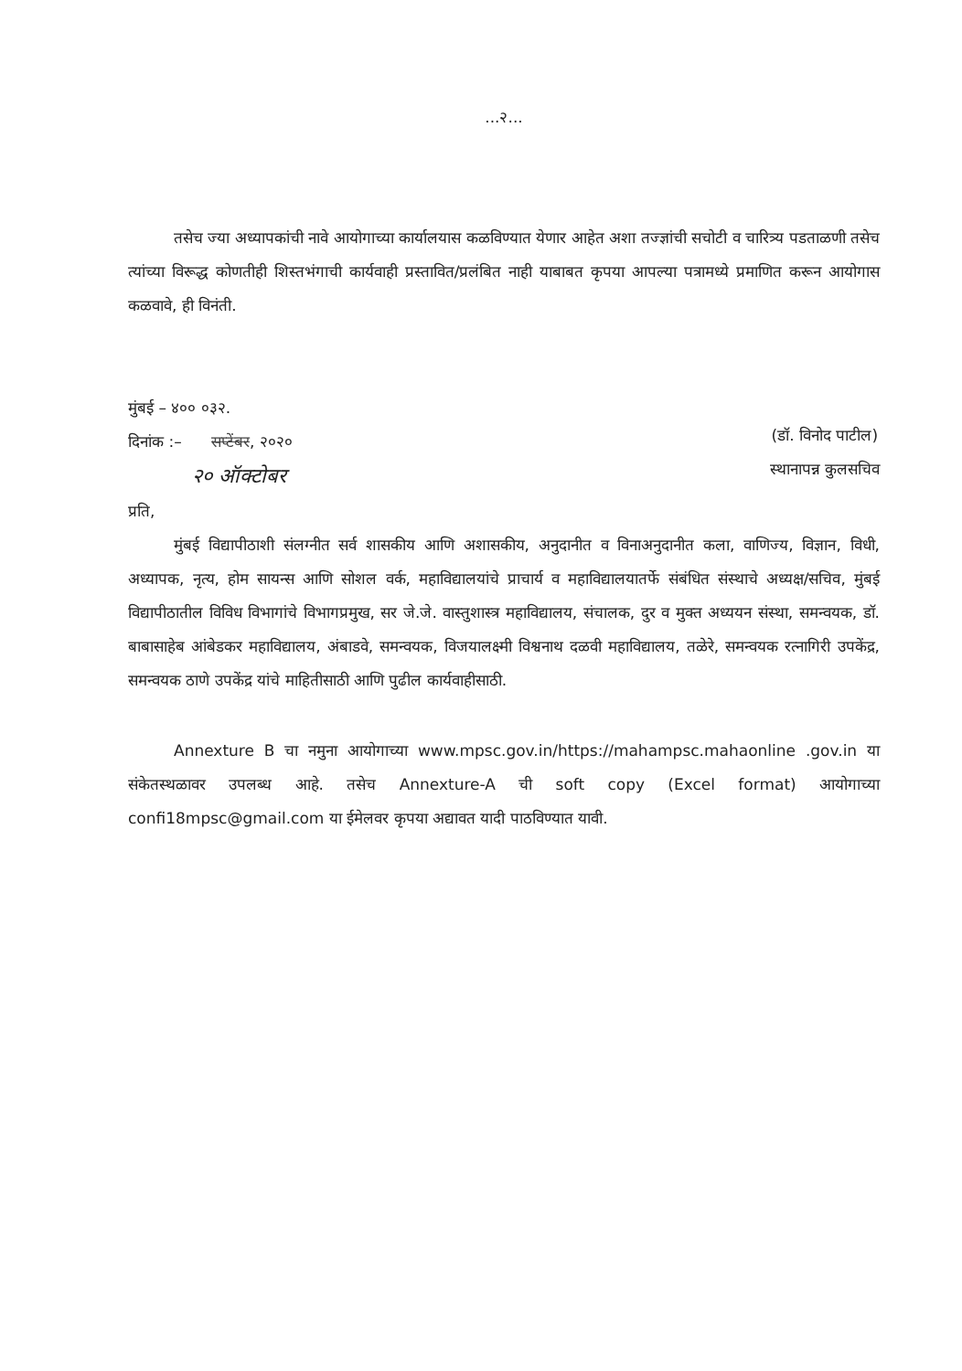...२...
तसेच ज्या अध्यापकांची नावे आयोगाच्या कार्यालयास कळविण्यात येणार आहेत अशा तज्ज्ञांची सचोटी व चारित्र्य पडताळणी तसेच त्यांच्या विरूद्ध कोणतीही शिस्तभंगाची कार्यवाही प्रस्तावित/प्रलंबित नाही याबाबत कृपया आपल्या पत्रामध्ये प्रमाणित करून आयोगास कळवावे, ही विनंती.
मुंबई – ४०० ०३२.
दिनांक :– सप्टेंबर, २०२०
२० ऑक्टोबर
(डॉ. विनोद पाटील)
स्थानापन्न कुलसचिव
प्रति,
मुंबई विद्यापीठाशी संलग्नीत सर्व शासकीय आणि अशासकीय, अनुदानीत व विनाअनुदानीत कला, वाणिज्य, विज्ञान, विधी, अध्यापक, नृत्य, होम सायन्स आणि सोशल वर्क, महाविद्यालयांचे प्राचार्य व महाविद्यालयातर्फे संबंधित संस्थाचे अध्यक्ष/सचिव, मुंबई विद्यापीठातील विविध विभागांचे विभागप्रमुख, सर जे.जे. वास्तुशास्त्र महाविद्यालय, संचालक, दुर व मुक्त अध्ययन संस्था, समन्वयक, डॉ. बाबासाहेब आंबेडकर महाविद्यालय, अंबाडवे, समन्वयक, विजयालक्ष्मी विश्वनाथ दळवी महाविद्यालय, तळेरे, समन्वयक रत्नागिरी उपकेंद्र, समन्वयक ठाणे उपकेंद्र यांचे माहितीसाठी आणि पुढील कार्यवाहीसाठी.
Annexture B चा नमुना आयोगाच्या www.mpsc.gov.in/https://mahampsc.mahaonline .gov.in या संकेतस्थळावर उपलब्ध आहे. तसेच Annexture-A ची soft copy (Excel format) आयोगाच्या confi18mpsc@gmail.com या ईमेलवर कृपया अद्यावत यादी पाठविण्यात यावी.